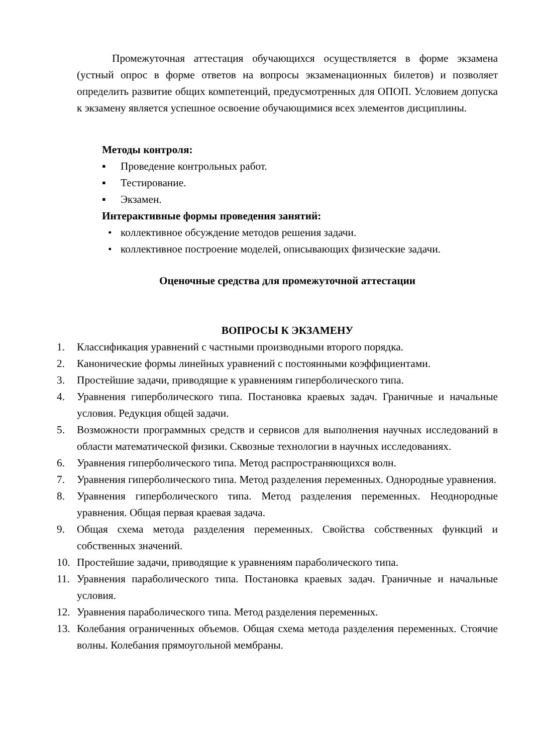Промежуточная аттестация обучающихся осуществляется в форме экзамена (устный опрос в форме ответов на вопросы экзаменационных билетов) и позволяет определить развитие общих компетенций, предусмотренных для ОПОП. Условием допуска к экзамену является успешное освоение обучающимися всех элементов дисциплины.
Методы контроля:
▪ Проведение контрольных работ.
▪ Тестирование.
▪ Экзамен.
Интерактивные формы проведения занятий:
• коллективное обсуждение методов решения задачи.
• коллективное построение моделей, описывающих физические задачи.
Оценочные средства для промежуточной аттестации
ВОПРОСЫ К ЭКЗАМЕНУ
1. Классификация уравнений с частными производными второго порядка.
2. Канонические формы линейных уравнений с постоянными коэффициентами.
3. Простейшие задачи, приводящие к уравнениям гиперболического типа.
4. Уравнения гиперболического типа. Постановка краевых задач. Граничные и начальные условия. Редукция общей задачи.
5. Возможности программных средств и сервисов для выполнения научных исследований в области математической физики. Сквозные технологии в научных исследованиях.
6. Уравнения гиперболического типа. Метод распространяющихся волн.
7. Уравнения гиперболического типа. Метод разделения переменных. Однородные уравнения.
8. Уравнения гиперболического типа. Метод разделения переменных. Неоднородные уравнения. Общая первая краевая задача.
9. Общая схема метода разделения переменных. Свойства собственных функций и собственных значений.
10. Простейшие задачи, приводящие к уравнениям параболического типа.
11. Уравнения параболического типа. Постановка краевых задач. Граничные и начальные условия.
12. Уравнения параболического типа. Метод разделения переменных.
13. Колебания ограниченных объемов. Общая схема метода разделения переменных. Стоячие волны. Колебания прямоугольной мембраны.